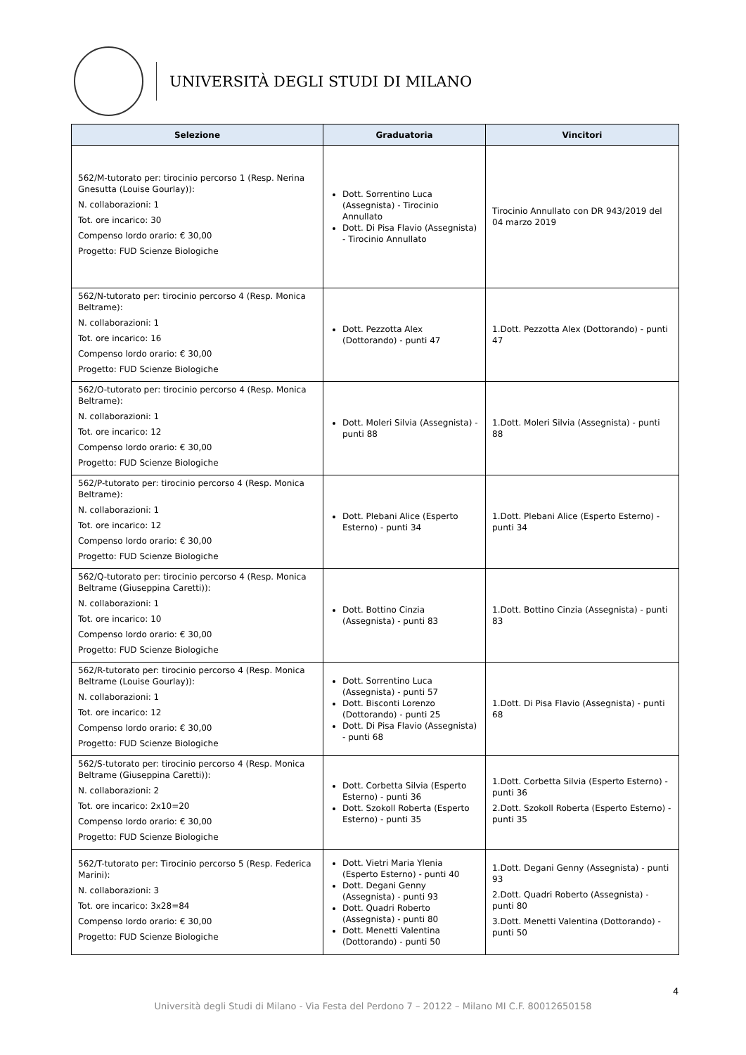UNIVERSITÀ DEGLI STUDI DI MILANO
| Selezione | Graduatoria | Vincitori |
| --- | --- | --- |
| 562/M-tutorato per: tirocinio percorso 1 (Resp. Nerina Gnesutta (Louise Gourlay)): N. collaborazioni: 1 Tot. ore incarico: 30 Compenso lordo orario: € 30,00 Progetto: FUD Scienze Biologiche | Dott. Sorrentino Luca (Assegnista) - Tirocinio Annullato Dott. Di Pisa Flavio (Assegnista) - Tirocinio Annullato | Tirocinio Annullato con DR 943/2019 del 04 marzo 2019 |
| 562/N-tutorato per: tirocinio percorso 4 (Resp. Monica Beltrame): N. collaborazioni: 1 Tot. ore incarico: 16 Compenso lordo orario: € 30,00 Progetto: FUD Scienze Biologiche | Dott. Pezzotta Alex (Dottorando) - punti 47 | 1.Dott. Pezzotta Alex (Dottorando) - punti 47 |
| 562/O-tutorato per: tirocinio percorso 4 (Resp. Monica Beltrame): N. collaborazioni: 1 Tot. ore incarico: 12 Compenso lordo orario: € 30,00 Progetto: FUD Scienze Biologiche | Dott. Moleri Silvia (Assegnista) - punti 88 | 1.Dott. Moleri Silvia (Assegnista) - punti 88 |
| 562/P-tutorato per: tirocinio percorso 4 (Resp. Monica Beltrame): N. collaborazioni: 1 Tot. ore incarico: 12 Compenso lordo orario: € 30,00 Progetto: FUD Scienze Biologiche | Dott. Plebani Alice (Esperto Esterno) - punti 34 | 1.Dott. Plebani Alice (Esperto Esterno) - punti 34 |
| 562/Q-tutorato per: tirocinio percorso 4 (Resp. Monica Beltrame (Giuseppina Caretti)): N. collaborazioni: 1 Tot. ore incarico: 10 Compenso lordo orario: € 30,00 Progetto: FUD Scienze Biologiche | Dott. Bottino Cinzia (Assegnista) - punti 83 | 1.Dott. Bottino Cinzia (Assegnista) - punti 83 |
| 562/R-tutorato per: tirocinio percorso 4 (Resp. Monica Beltrame (Louise Gourlay)): N. collaborazioni: 1 Tot. ore incarico: 12 Compenso lordo orario: € 30,00 Progetto: FUD Scienze Biologiche | Dott. Sorrentino Luca (Assegnista) - punti 57 Dott. Bisconti Lorenzo (Dottorando) - punti 25 Dott. Di Pisa Flavio (Assegnista) - punti 68 | 1.Dott. Di Pisa Flavio (Assegnista) - punti 68 |
| 562/S-tutorato per: tirocinio percorso 4 (Resp. Monica Beltrame (Giuseppina Caretti)): N. collaborazioni: 2 Tot. ore incarico: 2x10=20 Compenso lordo orario: € 30,00 Progetto: FUD Scienze Biologiche | Dott. Corbetta Silvia (Esperto Esterno) - punti 36 Dott. Szokoll Roberta (Esperto Esterno) - punti 35 | 1.Dott. Corbetta Silvia (Esperto Esterno) - punti 36 2.Dott. Szokoll Roberta (Esperto Esterno) - punti 35 |
| 562/T-tutorato per: Tirocinio percorso 5 (Resp. Federica Marini): N. collaborazioni: 3 Tot. ore incarico: 3x28=84 Compenso lordo orario: € 30,00 Progetto: FUD Scienze Biologiche | Dott. Vietri Maria Ylenia (Esperto Esterno) - punti 40 Dott. Degani Genny (Assegnista) - punti 93 Dott. Quadri Roberto (Assegnista) - punti 80 Dott. Menetti Valentina (Dottorando) - punti 50 | 1.Dott. Degani Genny (Assegnista) - punti 93 2.Dott. Quadri Roberto (Assegnista) - punti 80 3.Dott. Menetti Valentina (Dottorando) - punti 50 |
4
Università degli Studi di Milano - Via Festa del Perdono 7 – 20122 – Milano MI C.F. 80012650158